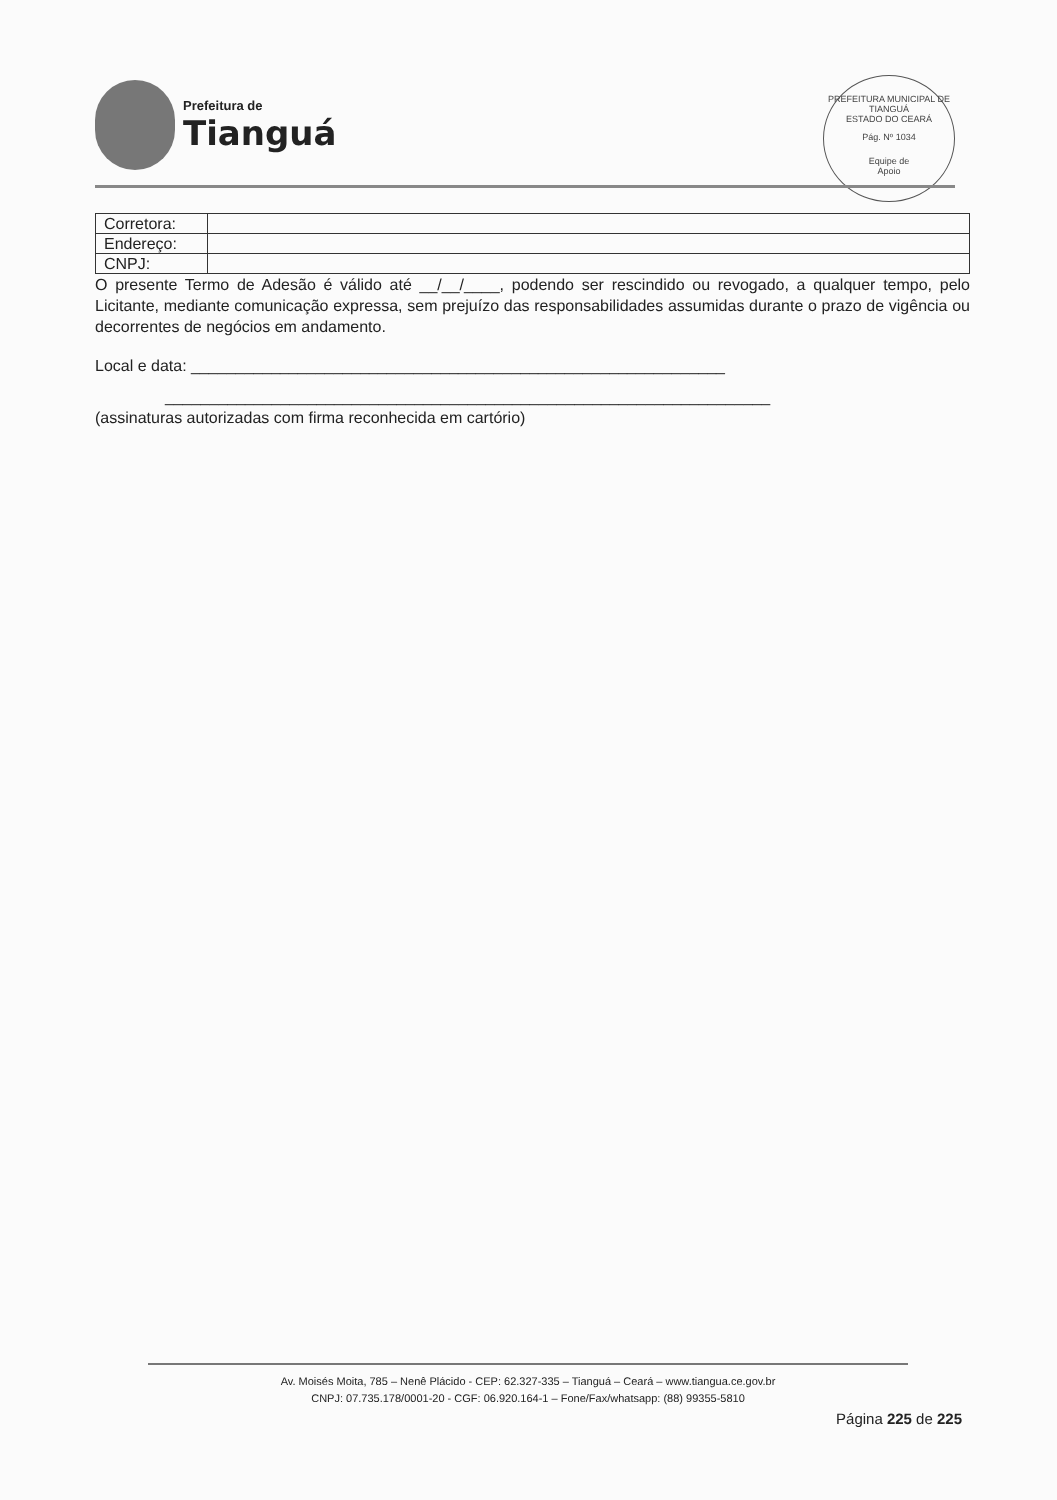Prefeitura de
Tianguá
PREFEITURA MUNICIPAL DE TIANGUÁ
ESTADO DO CEARÁ
Pág. Nº 1034
Equipe de
Apoio
| Corretora: | |
| Endereço: | |
| CNPJ: | |
O presente Termo de Adesão é válido até __/__/____, podendo ser rescindido ou revogado, a qualquer tempo, pelo Licitante, mediante comunicação expressa, sem prejuízo das responsabilidades assumidas durante o prazo de vigência ou decorrentes de negócios em andamento.
Local e data: ____________________________________________________________
____________________________________________________________________
(assinaturas autorizadas com firma reconhecida em cartório)
Av. Moisés Moita, 785 – Nenê Plácido - CEP: 62.327-335 – Tianguá – Ceará – www.tiangua.ce.gov.br
CNPJ: 07.735.178/0001-20 - CGF: 06.920.164-1 – Fone/Fax/whatsapp: (88) 99355-5810
Página 225 de 225